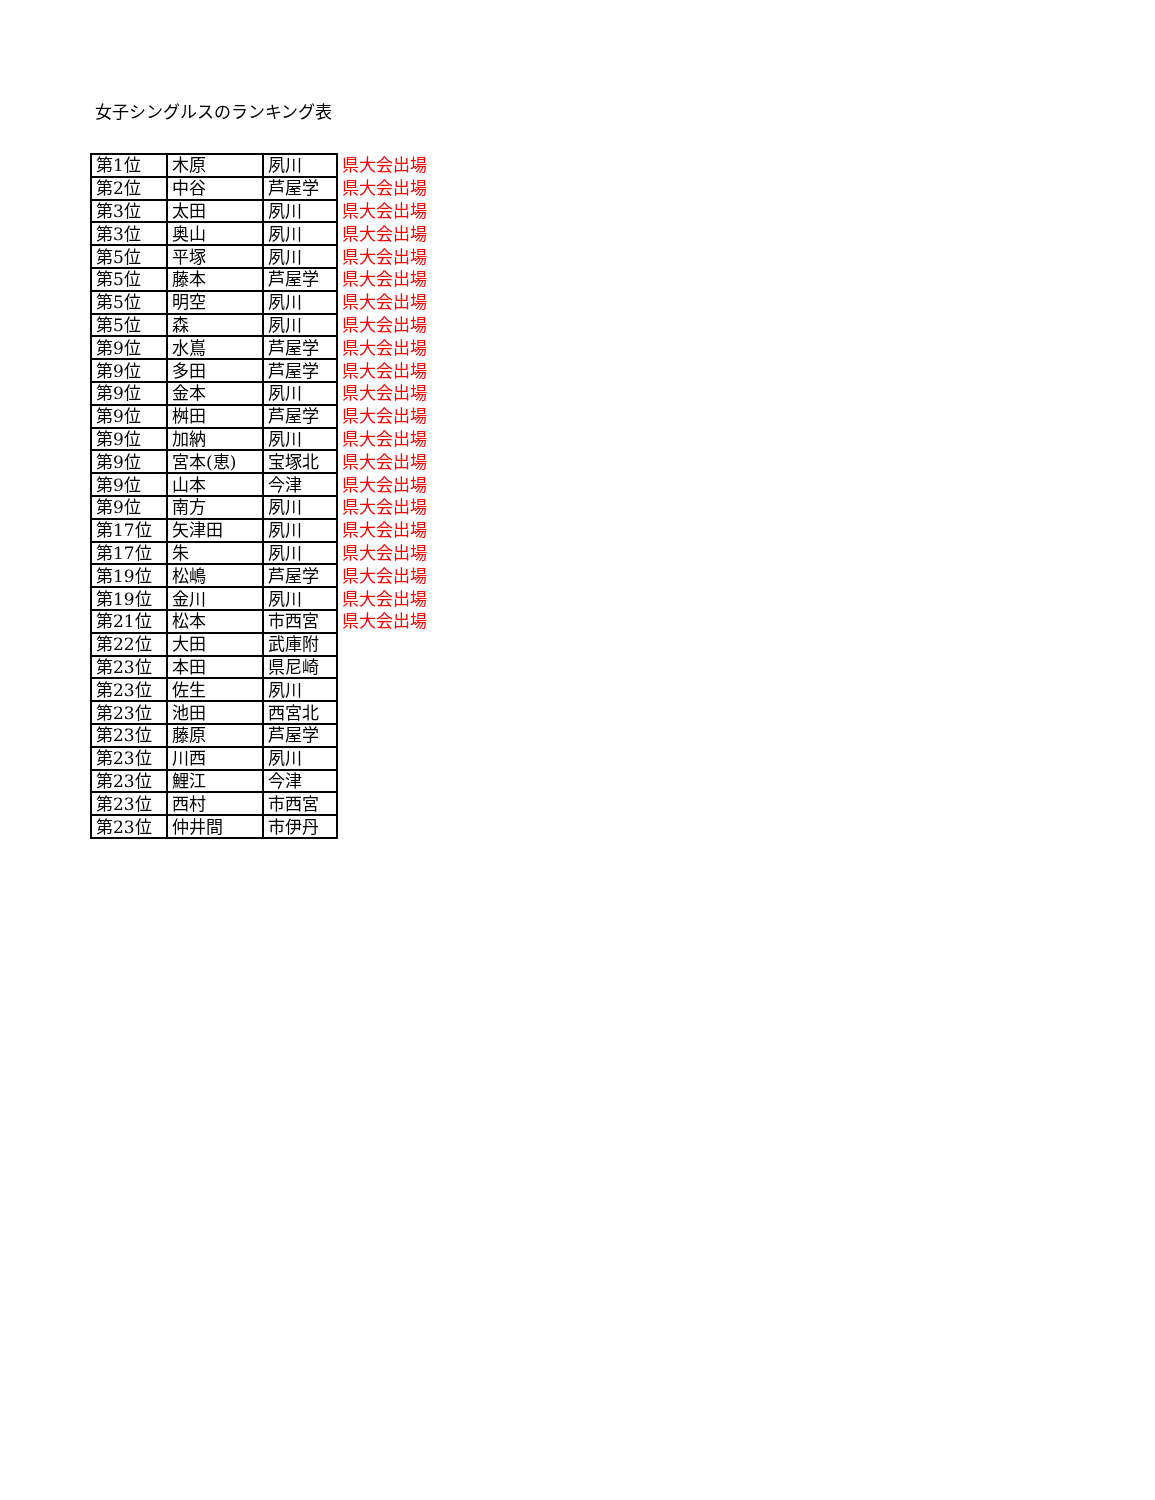女子シングルスのランキング表
| 第1位 | 木原 | 夙川 | 県大会出場 |
| 第2位 | 中谷 | 芦屋学 | 県大会出場 |
| 第3位 | 太田 | 夙川 | 県大会出場 |
| 第3位 | 奥山 | 夙川 | 県大会出場 |
| 第5位 | 平塚 | 夙川 | 県大会出場 |
| 第5位 | 藤本 | 芦屋学 | 県大会出場 |
| 第5位 | 明空 | 夙川 | 県大会出場 |
| 第5位 | 森 | 夙川 | 県大会出場 |
| 第9位 | 水嶌 | 芦屋学 | 県大会出場 |
| 第9位 | 多田 | 芦屋学 | 県大会出場 |
| 第9位 | 金本 | 夙川 | 県大会出場 |
| 第9位 | 桝田 | 芦屋学 | 県大会出場 |
| 第9位 | 加納 | 夙川 | 県大会出場 |
| 第9位 | 宮本(恵) | 宝塚北 | 県大会出場 |
| 第9位 | 山本 | 今津 | 県大会出場 |
| 第9位 | 南方 | 夙川 | 県大会出場 |
| 第17位 | 矢津田 | 夙川 | 県大会出場 |
| 第17位 | 朱 | 夙川 | 県大会出場 |
| 第19位 | 松嶋 | 芦屋学 | 県大会出場 |
| 第19位 | 金川 | 夙川 | 県大会出場 |
| 第21位 | 松本 | 市西宮 | 県大会出場 |
| 第22位 | 大田 | 武庫附 | |
| 第23位 | 本田 | 県尼崎 | |
| 第23位 | 佐生 | 夙川 | |
| 第23位 | 池田 | 西宮北 | |
| 第23位 | 藤原 | 芦屋学 | |
| 第23位 | 川西 | 夙川 | |
| 第23位 | 鯉江 | 今津 | |
| 第23位 | 西村 | 市西宮 | |
| 第23位 | 仲井間 | 市伊丹 | |